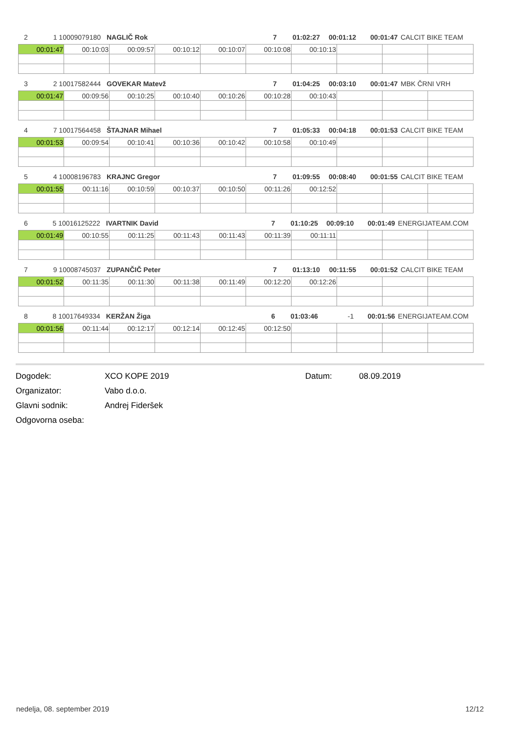2 1 10009079180 NAGLIČ Rok 7 01:02:27 00:01:12 00:01:47 CALCIT BIKE TEAM
| 00:01:47 | 00:10:03 | 00:09:57 | 00:10:12 | 00:10:07 | 00:10:08 | 00:10:13 | | | |
3 2 10017582444 GOVEKAR Matevž 7 01:04:25 00:03:10 00:01:47 MBK ČRNI VRH
| 00:01:47 | 00:09:56 | 00:10:25 | 00:10:40 | 00:10:26 | 00:10:28 | 00:10:43 | | | |
4 7 10017564458 ŠTAJNAR Mihael 7 01:05:33 00:04:18 00:01:53 CALCIT BIKE TEAM
| 00:01:53 | 00:09:54 | 00:10:41 | 00:10:36 | 00:10:42 | 00:10:58 | 00:10:49 | | | |
5 4 10008196783 KRAJNC Gregor 7 01:09:55 00:08:40 00:01:55 CALCIT BIKE TEAM
| 00:01:55 | 00:11:16 | 00:10:59 | 00:10:37 | 00:10:50 | 00:11:26 | 00:12:52 | | | |
6 5 10016125222 IVARTNIK David 7 01:10:25 00:09:10 00:01:49 ENERGIJATEAM.COM
| 00:01:49 | 00:10:55 | 00:11:25 | 00:11:43 | 00:11:43 | 00:11:39 | 00:11:11 | | | |
7 9 10008745037 ZUPANČIČ Peter 7 01:13:10 00:11:55 00:01:52 CALCIT BIKE TEAM
| 00:01:52 | 00:11:35 | 00:11:30 | 00:11:38 | 00:11:49 | 00:12:20 | 00:12:26 | | | |
8 8 10017649334 KERŽAN Žiga 6 01:03:46 -1 00:01:56 ENERGIJATEAM.COM
| 00:01:56 | 00:11:44 | 00:12:17 | 00:12:14 | 00:12:45 | 00:12:50 | | | | |
Dogodek: XCO KOPE 2019 Datum: 08.09.2019
Organizator: Vabo d.o.o.
Glavni sodnik: Andrej Fideršek
Odgovorna oseba:
nedelja, 08. september 2019 12/12